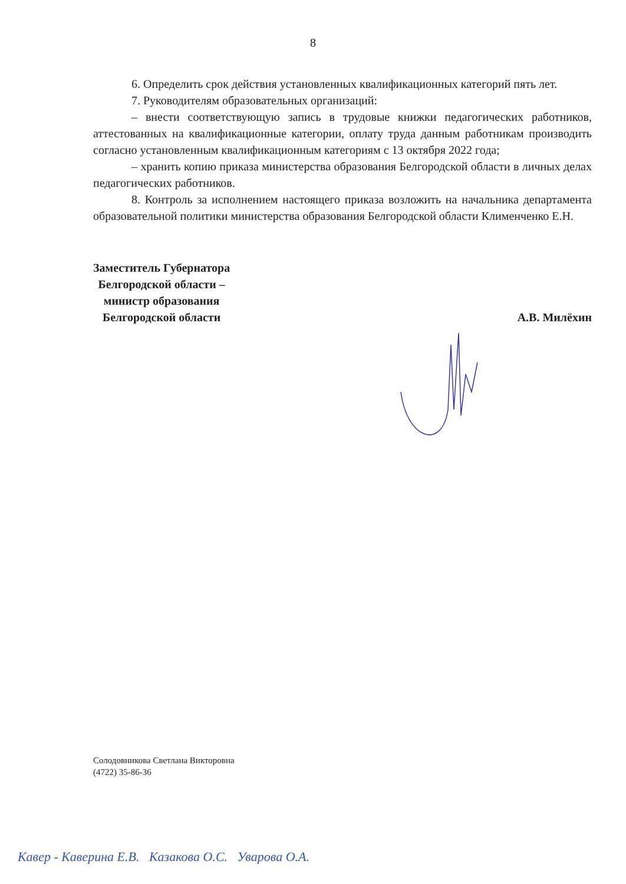8
6. Определить срок действия установленных квалификационных категорий пять лет.
7. Руководителям образовательных организаций:
– внести соответствующую запись в трудовые книжки педагогических работников, аттестованных на квалификационные категории, оплату труда данным работникам производить согласно установленным квалификационным категориям с 13 октября 2022 года;
– хранить копию приказа министерства образования Белгородской области в личных делах педагогических работников.
8. Контроль за исполнением настоящего приказа возложить на начальника департамента образовательной политики министерства образования Белгородской области Клименченко Е.Н.
Заместитель Губернатора
Белгородской области –
министр образования
Белгородской области
А.В. Милёхин
Солодовникова Светлана Викторовна
(4722) 35-86-36
Кавер - Каверина Е.В. Казакова О.С. Уварова О.А.